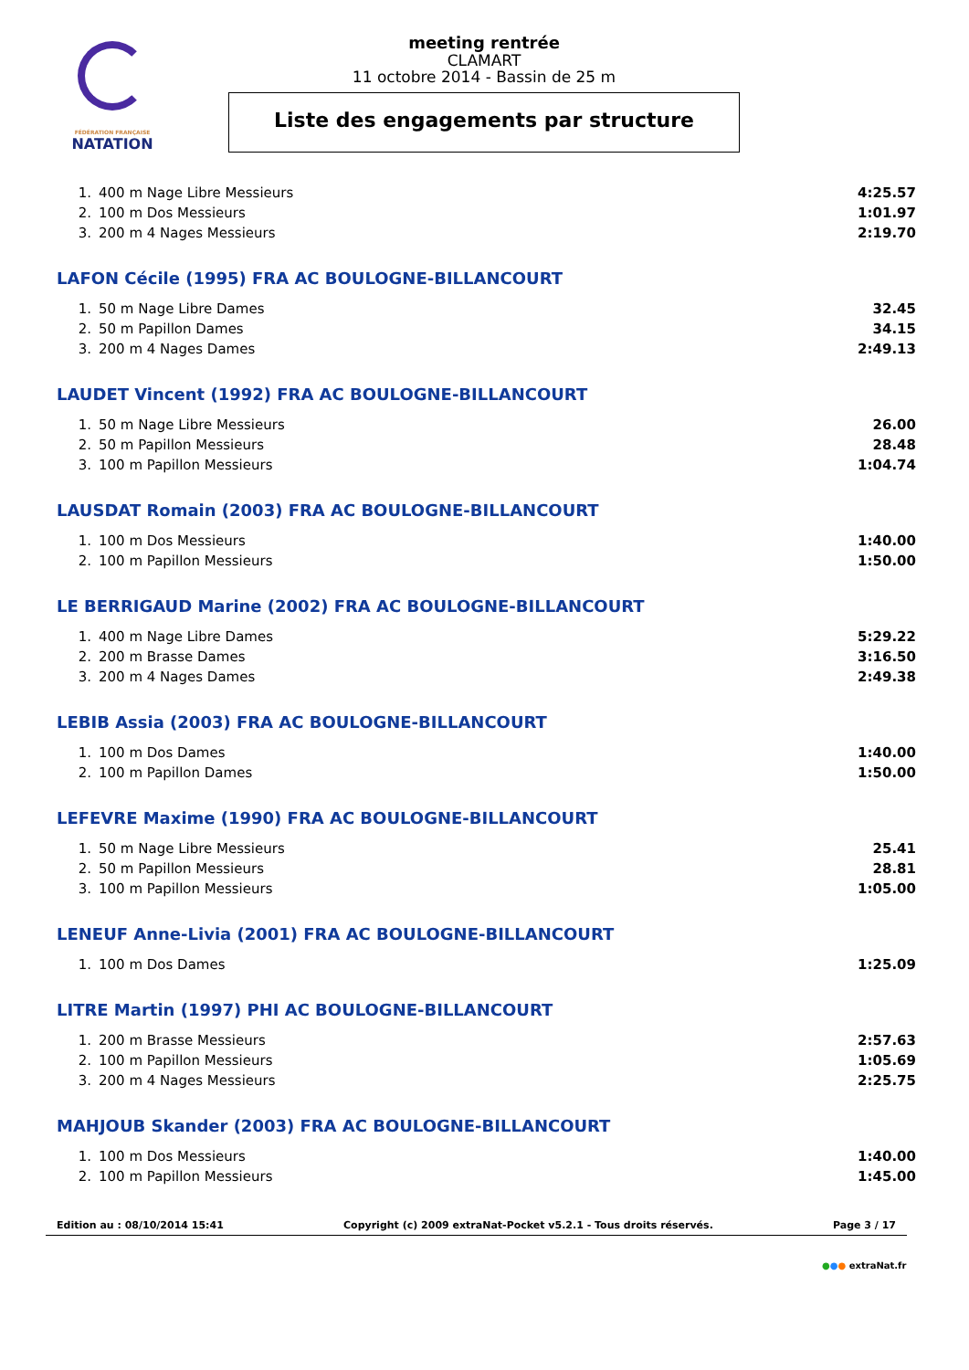FÉDÉRATION FRANÇAISE
NATATION
meeting rentrée
CLAMART
11 octobre 2014 - Bassin de 25 m
Liste des engagements par structure
| 1. | 400 m Nage Libre Messieurs | 4:25.57 |
| 2. | 100 m Dos Messieurs | 1:01.97 |
| 3. | 200 m 4 Nages Messieurs | 2:19.70 |
LAFON Cécile (1995) FRA AC BOULOGNE-BILLANCOURT
| 1. | 50 m Nage Libre Dames | 32.45 |
| 2. | 50 m Papillon Dames | 34.15 |
| 3. | 200 m 4 Nages Dames | 2:49.13 |
LAUDET Vincent (1992) FRA AC BOULOGNE-BILLANCOURT
| 1. | 50 m Nage Libre Messieurs | 26.00 |
| 2. | 50 m Papillon Messieurs | 28.48 |
| 3. | 100 m Papillon Messieurs | 1:04.74 |
LAUSDAT Romain (2003) FRA AC BOULOGNE-BILLANCOURT
| 1. | 100 m Dos Messieurs | 1:40.00 |
| 2. | 100 m Papillon Messieurs | 1:50.00 |
LE BERRIGAUD Marine (2002) FRA AC BOULOGNE-BILLANCOURT
| 1. | 400 m Nage Libre Dames | 5:29.22 |
| 2. | 200 m Brasse Dames | 3:16.50 |
| 3. | 200 m 4 Nages Dames | 2:49.38 |
LEBIB Assia (2003) FRA AC BOULOGNE-BILLANCOURT
| 1. | 100 m Dos Dames | 1:40.00 |
| 2. | 100 m Papillon Dames | 1:50.00 |
LEFEVRE Maxime (1990) FRA AC BOULOGNE-BILLANCOURT
| 1. | 50 m Nage Libre Messieurs | 25.41 |
| 2. | 50 m Papillon Messieurs | 28.81 |
| 3. | 100 m Papillon Messieurs | 1:05.00 |
LENEUF Anne-Livia (2001) FRA AC BOULOGNE-BILLANCOURT
| 1. | 100 m Dos Dames | 1:25.09 |
LITRE Martin (1997) PHI AC BOULOGNE-BILLANCOURT
| 1. | 200 m Brasse Messieurs | 2:57.63 |
| 2. | 100 m Papillon Messieurs | 1:05.69 |
| 3. | 200 m 4 Nages Messieurs | 2:25.75 |
MAHJOUB Skander (2003) FRA AC BOULOGNE-BILLANCOURT
| 1. | 100 m Dos Messieurs | 1:40.00 |
| 2. | 100 m Papillon Messieurs | 1:45.00 |
Edition au : 08/10/2014 15:41 Copyright (c) 2009 extraNat-Pocket v5.2.1 - Tous droits réservés. Page 3 / 17
●●● extraNat.fr